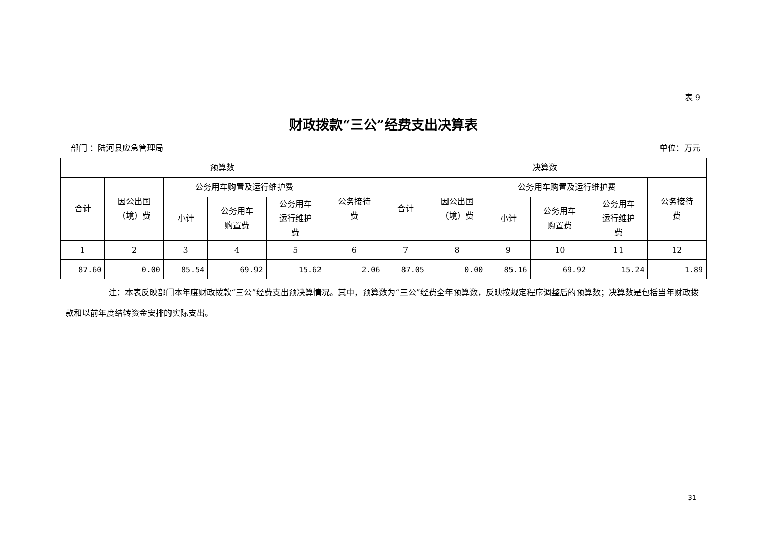表 9
财政拨款“三公”经费支出决算表
部门 ：陆河县应急管理局 单位：万元
| 预算数 | | | | | | 决算数 | | | | | |
| --- | --- | --- | --- | --- | --- | --- | --- | --- | --- | --- | --- |
| 合计 | 因公出国 （境）费 | 公务用车购置及运行维护费 | | | 公务接待 费 | 合计 | 因公出国 （境）费 | 公务用车购置及运行维护费 | | | 公务接待 费 |
| | | 小计 | 公务用车 购置费 | 公务用车 运行维护 费 | | | | 小计 | 公务用车 购置费 | 公务用车 运行维护 费 | |
| 1 | 2 | 3 | 4 | 5 | 6 | 7 | 8 | 9 | 10 | 11 | 12 |
| 87.60 | 0.00 | 85.54 | 69.92 | 15.62 | 2.06 | 87.05 | 0.00 | 85.16 | 69.92 | 15.24 | 1.89 |
注：本表反映部门本年度财政拨款“三公”经费支出预决算情况。其中，预算数为“三公”经费全年预算数，反映按规定程序调整后的预算数；决算数是包括当年财政拨款和以前年度结转资金安排的实际支出。
31